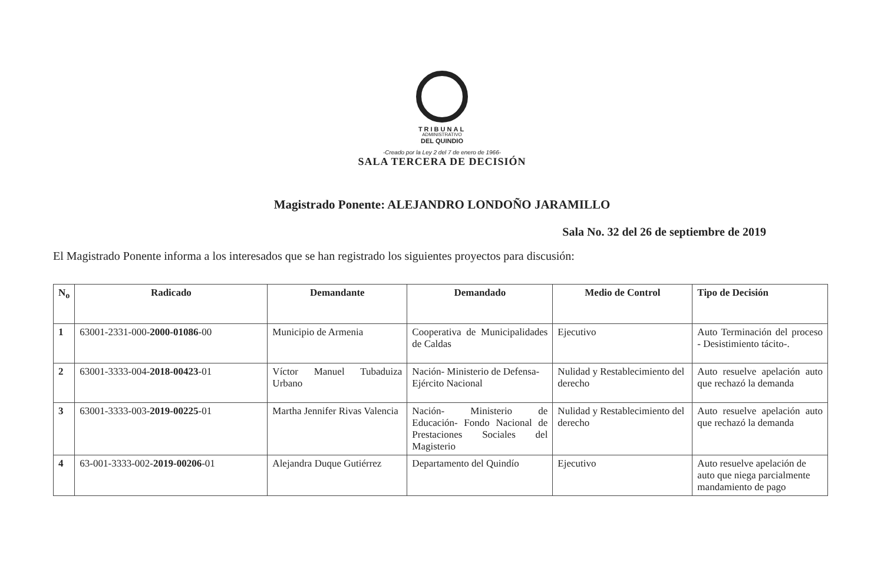TRIBUNAL
ADMINISTRATIVO
DEL QUINDIO
-Creado por la Ley 2 del 7 de enero de 1966-
SALA TERCERA DE DECISIÓN
Magistrado Ponente: ALEJANDRO LONDOÑO JARAMILLO
Sala No. 32 del 26 de septiembre de 2019
El Magistrado Ponente informa a los interesados que se han registrado los siguientes proyectos para discusión:
| N<sub>o</sub> | Radicado | Demandante | Demandado | Medio de Control | Tipo de Decisión |
| --- | --- | --- | --- | --- | --- |
| 1 | 63001-2331-000- 2000-01086 -00 | Municipio de Armenia | Cooperativa de Municipalidades de Caldas | Ejecutivo | Auto Terminación del proceso - Desistimiento tácito-. |
| 2 | 63001-3333-004- 2018-00423 -01 | Víctor Manuel Tubaduiza Urbano | Nación- Ministerio de Defensa- Ejército Nacional | Nulidad y Restablecimiento del derecho | Auto resuelve apelación auto que rechazó la demanda |
| 3 | 63001-3333-003- 2019-00225 -01 | Martha Jennifer Rivas Valencia | Nación- Ministerio de Educación- Fondo Nacional de Prestaciones Sociales del Magisterio | Nulidad y Restablecimiento del derecho | Auto resuelve apelación auto que rechazó la demanda |
| 4 | 63-001-3333-002- 2019-00206 -01 | Alejandra Duque Gutiérrez | Departamento del Quindío | Ejecutivo | Auto resuelve apelación de auto que niega parcialmente mandamiento de pago |